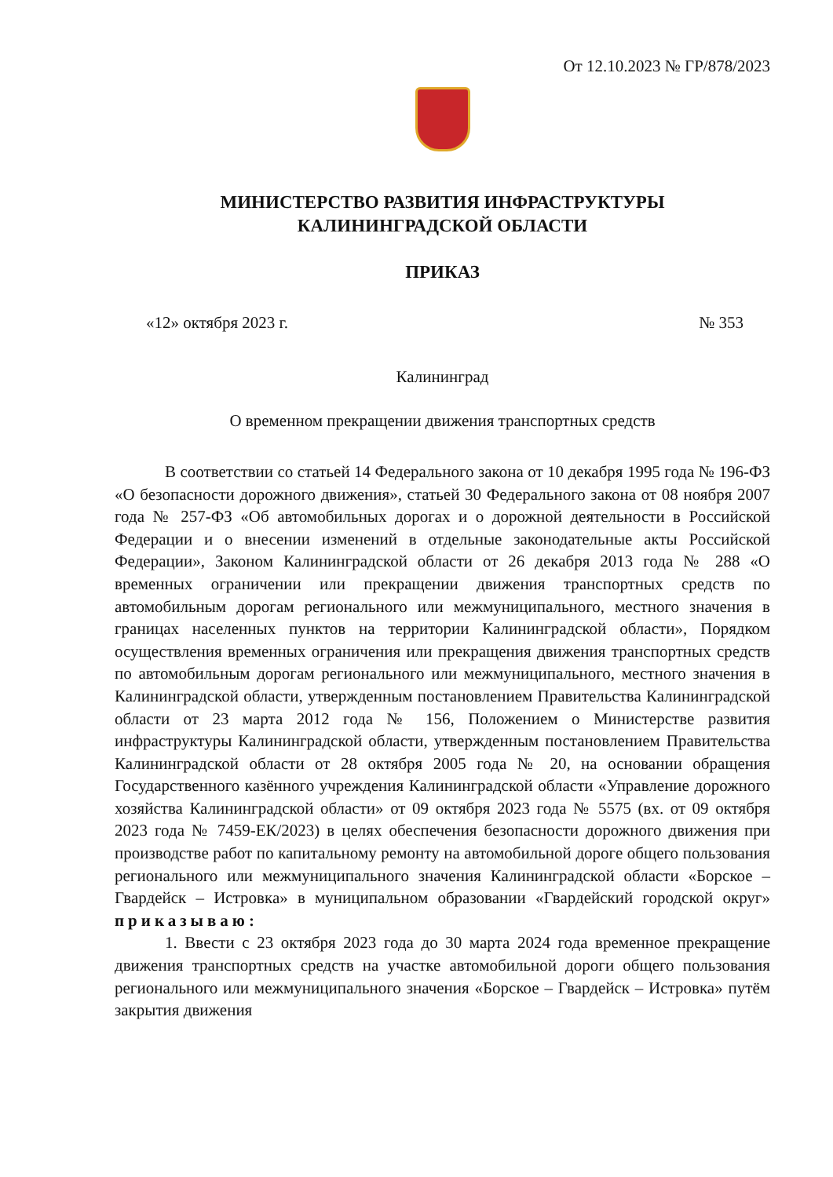От 12.10.2023 № ГР/878/2023
МИНИСТЕРСТВО РАЗВИТИЯ ИНФРАСТРУКТУРЫ
КАЛИНИНГРАДСКОЙ ОБЛАСТИ
ПРИКАЗ
«12» октября 2023 г. № 353
Калининград
О временном прекращении движения транспортных средств
В соответствии со статьей 14 Федерального закона от 10 декабря 1995 года № 196-ФЗ «О безопасности дорожного движения», статьей 30 Федерального закона от 08 ноября 2007 года № 257-ФЗ «Об автомобильных дорогах и о дорожной деятельности в Российской Федерации и о внесении изменений в отдельные законодательные акты Российской Федерации», Законом Калининградской области от 26 декабря 2013 года № 288 «О временных ограничении или прекращении движения транспортных средств по автомобильным дорогам регионального или межмуниципального, местного значения в границах населенных пунктов на территории Калининградской области», Порядком осуществления временных ограничения или прекращения движения транспортных средств по автомобильным дорогам регионального или межмуниципального, местного значения в Калининградской области, утвержденным постановлением Правительства Калининградской области от 23 марта 2012 года № 156, Положением о Министерстве развития инфраструктуры Калининградской области, утвержденным постановлением Правительства Калининградской области от 28 октября 2005 года № 20, на основании обращения Государственного казённого учреждения Калининградской области «Управление дорожного хозяйства Калининградской области» от 09 октября 2023 года № 5575 (вх. от 09 октября 2023 года № 7459-ЕК/2023) в целях обеспечения безопасности дорожного движения при производстве работ по капитальному ремонту на автомобильной дороге общего пользования регионального или межмуниципального значения Калининградской области «Борское – Гвардейск – Истровка» в муниципальном образовании «Гвардейский городской округ» приказываю:
1. Ввести с 23 октября 2023 года до 30 марта 2024 года временное прекращение движения транспортных средств на участке автомобильной дороги общего пользования регионального или межмуниципального значения «Борское – Гвардейск – Истровка» путём закрытия движения